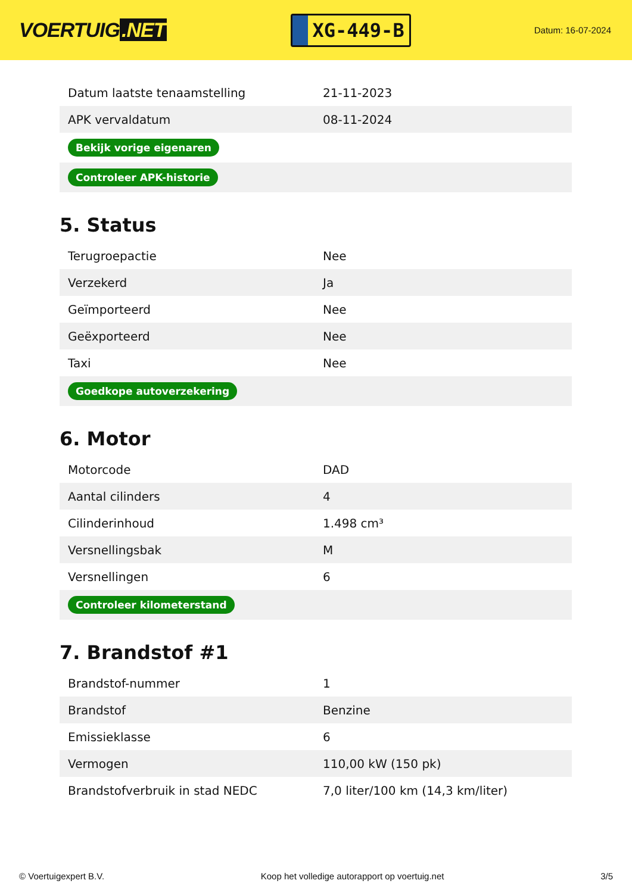VOERTUIG.NET
XG-449-B
Datum: 16-07-2024
| Datum laatste tenaamstelling | 21-11-2023 |
| APK vervaldatum | 08-11-2024 |
| Bekijk vorige eigenaren | |
| Controleer APK-historie | |
5. Status
| Terugroepactie | Nee |
| Verzekerd | Ja |
| Geïmporteerd | Nee |
| Geëxporteerd | Nee |
| Taxi | Nee |
| Goedkope autoverzekering | |
6. Motor
| Motorcode | DAD |
| Aantal cilinders | 4 |
| Cilinderinhoud | 1.498 cm³ |
| Versnellingsbak | M |
| Versnellingen | 6 |
| Controleer kilometerstand | |
7. Brandstof #1
| Brandstof-nummer | 1 |
| Brandstof | Benzine |
| Emissieklasse | 6 |
| Vermogen | 110,00 kW (150 pk) |
| Brandstofverbruik in stad NEDC | 7,0 liter/100 km (14,3 km/liter) |
© Voertuigexpert B.V. Koop het volledige autorapport op voertuig.net 3/5